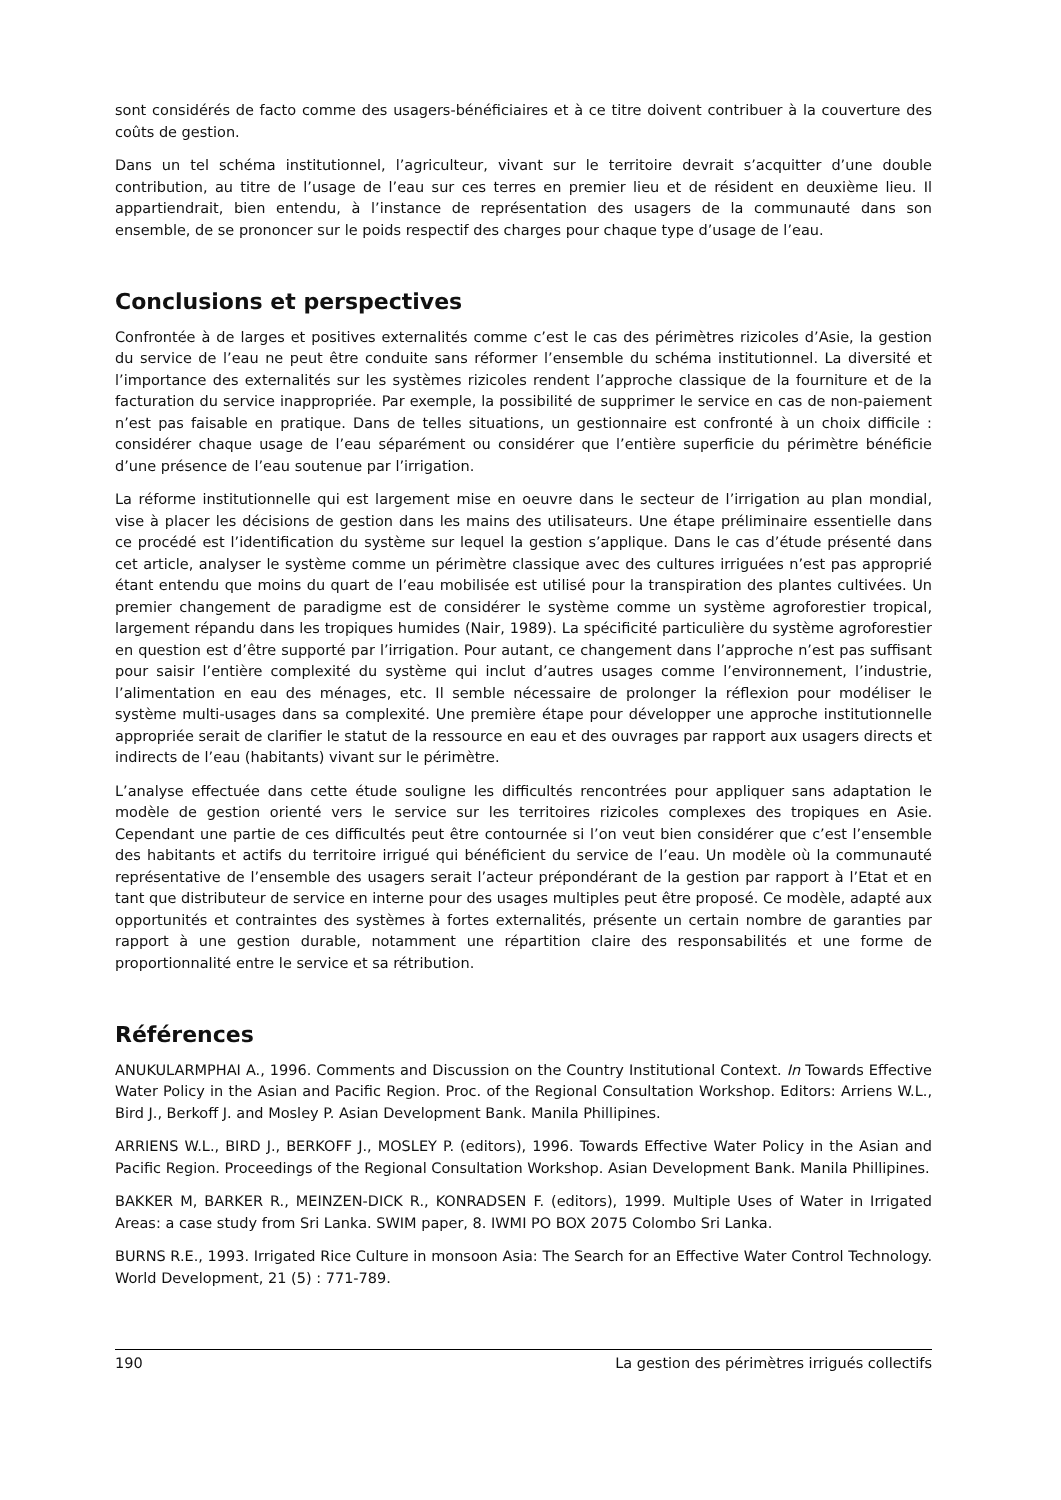sont considérés de facto comme des usagers-bénéficiaires et à ce titre doivent contribuer à la couverture des coûts de gestion.
Dans un tel schéma institutionnel, l’agriculteur, vivant sur le territoire devrait s’acquitter d’une double contribution, au titre de l’usage de l’eau sur ces terres en premier lieu et de résident en deuxième lieu. Il appartiendrait, bien entendu, à l’instance de représentation des usagers de la communauté dans son ensemble, de se prononcer sur le poids respectif des charges pour chaque type d’usage de l’eau.
Conclusions et perspectives
Confrontée à de larges et positives externalités comme c’est le cas des périmètres rizicoles d’Asie, la gestion du service de l’eau ne peut être conduite sans réformer l’ensemble du schéma institutionnel. La diversité et l’importance des externalités sur les systèmes rizicoles rendent l’approche classique de la fourniture et de la facturation du service inappropriée. Par exemple, la possibilité de supprimer le service en cas de non-paiement n’est pas faisable en pratique. Dans de telles situations, un gestionnaire est confronté à un choix difficile : considérer chaque usage de l’eau séparément ou considérer que l’entière superficie du périmètre bénéficie d’une présence de l’eau soutenue par l’irrigation.
La réforme institutionnelle qui est largement mise en oeuvre dans le secteur de l’irrigation au plan mondial, vise à placer les décisions de gestion dans les mains des utilisateurs. Une étape préliminaire essentielle dans ce procédé est l’identification du système sur lequel la gestion s’applique. Dans le cas d’étude présenté dans cet article, analyser le système comme un périmètre classique avec des cultures irriguées n’est pas approprié étant entendu que moins du quart de l’eau mobilisée est utilisé pour la transpiration des plantes cultivées. Un premier changement de paradigme est de considérer le système comme un système agroforestier tropical, largement répandu dans les tropiques humides (Nair, 1989). La spécificité particulière du système agroforestier en question est d’être supporté par l’irrigation. Pour autant, ce changement dans l’approche n’est pas suffisant pour saisir l’entière complexité du système qui inclut d’autres usages comme l’environnement, l’industrie, l’alimentation en eau des ménages, etc. Il semble nécessaire de prolonger la réflexion pour modéliser le système multi-usages dans sa complexité. Une première étape pour développer une approche institutionnelle appropriée serait de clarifier le statut de la ressource en eau et des ouvrages par rapport aux usagers directs et indirects de l’eau (habitants) vivant sur le périmètre.
L’analyse effectuée dans cette étude souligne les difficultés rencontrées pour appliquer sans adaptation le modèle de gestion orienté vers le service sur les territoires rizicoles complexes des tropiques en Asie. Cependant une partie de ces difficultés peut être contournée si l’on veut bien considérer que c’est l’ensemble des habitants et actifs du territoire irrigué qui bénéficient du service de l’eau. Un modèle où la communauté représentative de l’ensemble des usagers serait l’acteur prépondérant de la gestion par rapport à l’Etat et en tant que distributeur de service en interne pour des usages multiples peut être proposé. Ce modèle, adapté aux opportunités et contraintes des systèmes à fortes externalités, présente un certain nombre de garanties par rapport à une gestion durable, notamment une répartition claire des responsabilités et une forme de proportionnalité entre le service et sa rétribution.
Références
ANUKULARMPHAI A., 1996. Comments and Discussion on the Country Institutional Context. In Towards Effective Water Policy in the Asian and Pacific Region. Proc. of the Regional Consultation Workshop. Editors: Arriens W.L., Bird J., Berkoff J. and Mosley P. Asian Development Bank. Manila Phillipines.
ARRIENS W.L., BIRD J., BERKOFF J., MOSLEY P. (editors), 1996. Towards Effective Water Policy in the Asian and Pacific Region. Proceedings of the Regional Consultation Workshop. Asian Development Bank. Manila Phillipines.
BAKKER M, BARKER R., MEINZEN-DICK R., KONRADSEN F. (editors), 1999. Multiple Uses of Water in Irrigated Areas: a case study from Sri Lanka. SWIM paper, 8. IWMI PO BOX 2075 Colombo Sri Lanka.
BURNS R.E., 1993. Irrigated Rice Culture in monsoon Asia: The Search for an Effective Water Control Technology. World Development, 21 (5) : 771-789.
190 La gestion des périmètres irrigués collectifs